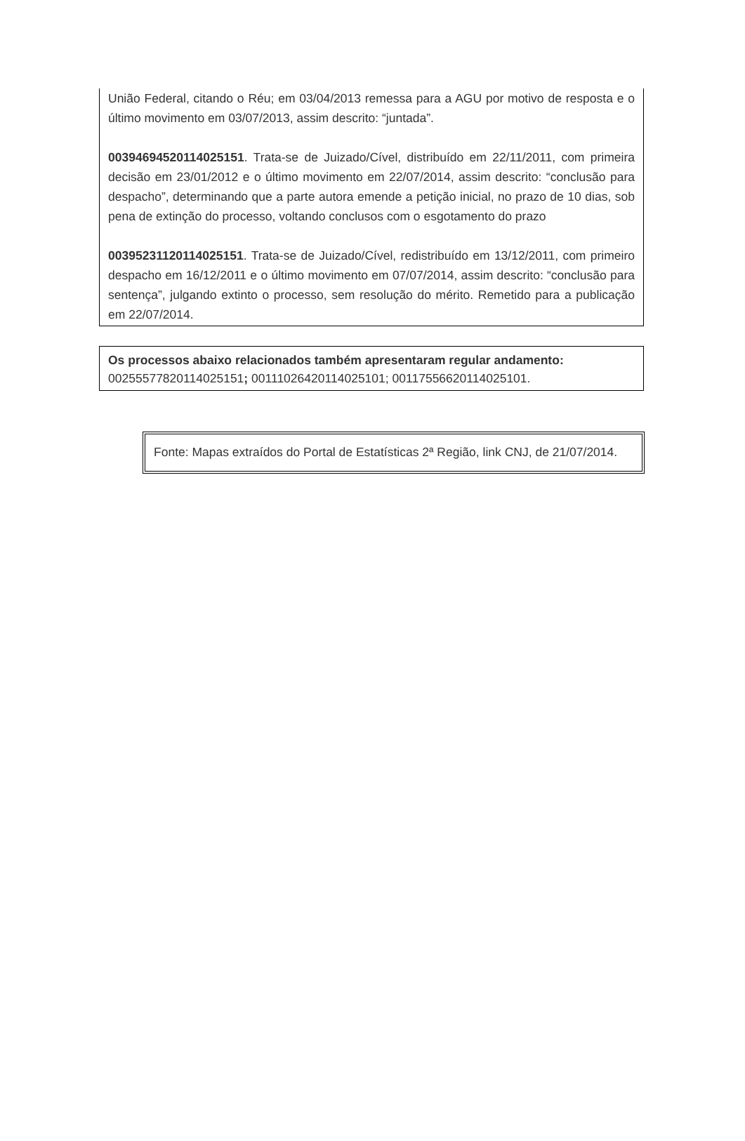União Federal, citando o Réu; em 03/04/2013 remessa para a AGU por motivo de resposta e o último movimento em 03/07/2013, assim descrito: “juntada”.
00394694520114025151. Trata-se de Juizado/Cível, distribuído em 22/11/2011, com primeira decisão em 23/01/2012 e o último movimento em 22/07/2014, assim descrito: “conclusão para despacho”, determinando que a parte autora emende a petição inicial, no prazo de 10 dias, sob pena de extinção do processo, voltando conclusos com o esgotamento do prazo
00395231120114025151. Trata-se de Juizado/Cível, redistribuído em 13/12/2011, com primeiro despacho em 16/12/2011 e o último movimento em 07/07/2014, assim descrito: “conclusão para sentença”, julgando extinto o processo, sem resolução do mérito. Remetido para a publicação em 22/07/2014.
Os processos abaixo relacionados também apresentaram regular andamento:
00255577820114025151; 00111026420114025101; 00117556620114025101.
Fonte: Mapas extraídos do Portal de Estatísticas 2ª Região, link CNJ, de 21/07/2014.